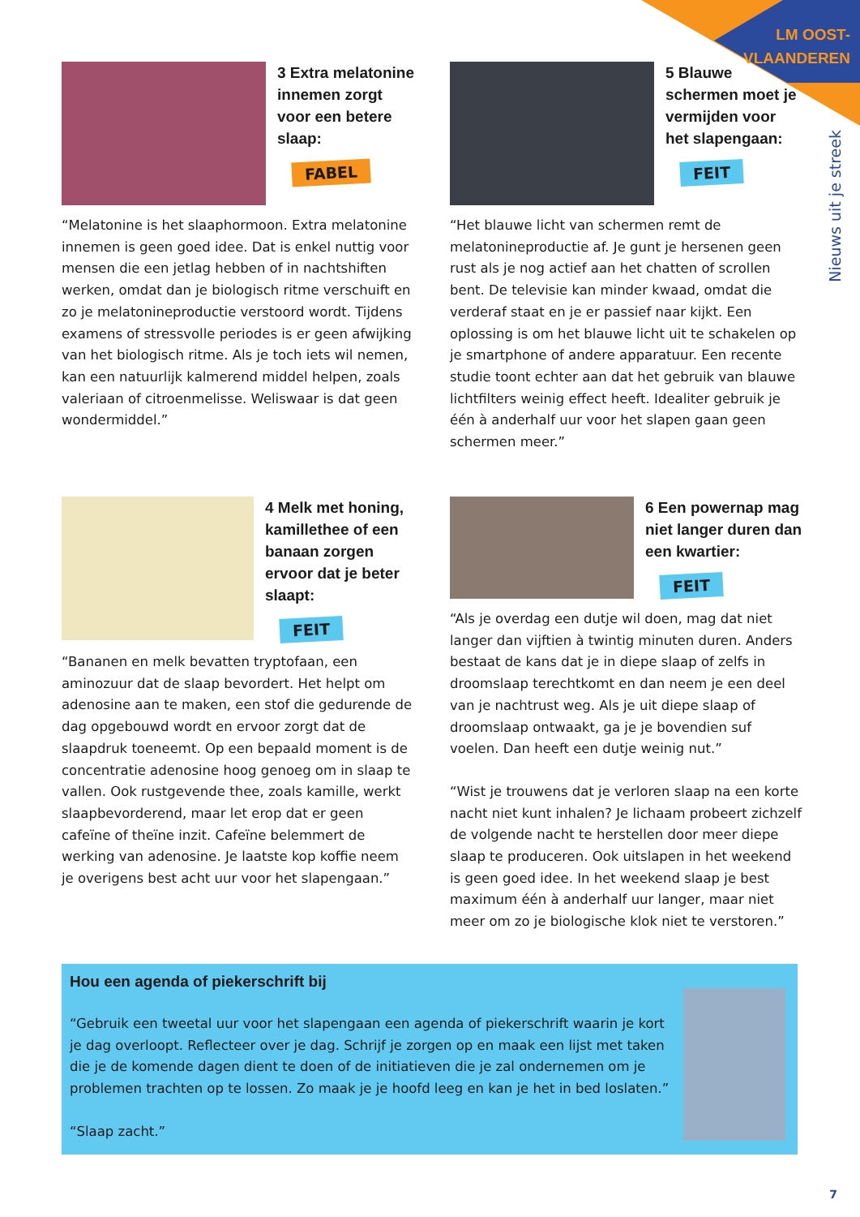LM OOST-
VLAANDEREN
Nieuws uit je streek
3 Extra melatonine innemen zorgt voor een betere slaap:
FABEL
“Melatonine is het slaaphormoon. Extra melatonine innemen is geen goed idee. Dat is enkel nuttig voor mensen die een jetlag hebben of in nachtshiften werken, omdat dan je biologisch ritme verschuift en zo je melatonineproductie verstoord wordt. Tijdens examens of stressvolle periodes is er geen afwijking van het biologisch ritme. Als je toch iets wil nemen, kan een natuurlijk kalmerend middel helpen, zoals valeriaan of citroenmelisse. Weliswaar is dat geen wondermiddel.”
5 Blauwe schermen moet je vermijden voor het slapengaan:
FEIT
“Het blauwe licht van schermen remt de melatonineproductie af. Je gunt je hersenen geen rust als je nog actief aan het chatten of scrollen bent. De televisie kan minder kwaad, omdat die verderaf staat en je er passief naar kijkt. Een oplossing is om het blauwe licht uit te schakelen op je smartphone of andere apparatuur. Een recente studie toont echter aan dat het gebruik van blauwe lichtfilters weinig effect heeft. Idealiter gebruik je één à anderhalf uur voor het slapen gaan geen schermen meer.”
4 Melk met honing, kamillethee of een banaan zorgen ervoor dat je beter slaapt:
FEIT
“Bananen en melk bevatten tryptofaan, een aminozuur dat de slaap bevordert. Het helpt om adenosine aan te maken, een stof die gedurende de dag opgebouwd wordt en ervoor zorgt dat de slaapdruk toeneemt. Op een bepaald moment is de concentratie adenosine hoog genoeg om in slaap te vallen. Ook rustgevende thee, zoals kamille, werkt slaapbevorderend, maar let erop dat er geen cafeïne of theïne inzit. Cafeïne belemmert de werking van adenosine. Je laatste kop koffie neem je overigens best acht uur voor het slapengaan.”
6 Een powernap mag niet langer duren dan een kwartier:
FEIT
“Als je overdag een dutje wil doen, mag dat niet langer dan vijftien à twintig minuten duren. Anders bestaat de kans dat je in diepe slaap of zelfs in droomslaap terechtkomt en dan neem je een deel van je nachtrust weg. Als je uit diepe slaap of droomslaap ontwaakt, ga je je bovendien suf voelen. Dan heeft een dutje weinig nut.”
“Wist je trouwens dat je verloren slaap na een korte nacht niet kunt inhalen? Je lichaam probeert zichzelf de volgende nacht te herstellen door meer diepe slaap te produceren. Ook uitslapen in het weekend is geen goed idee. In het weekend slaap je best maximum één à anderhalf uur langer, maar niet meer om zo je biologische klok niet te verstoren.”
Hou een agenda of piekerschrift bij
“Gebruik een tweetal uur voor het slapengaan een agenda of piekerschrift waarin je kort je dag overloopt. Reflecteer over je dag. Schrijf je zorgen op en maak een lijst met taken die je de komende dagen dient te doen of de initiatieven die je zal ondernemen om je problemen trachten op te lossen. Zo maak je je hoofd leeg en kan je het in bed loslaten.”
“Slaap zacht.”
7